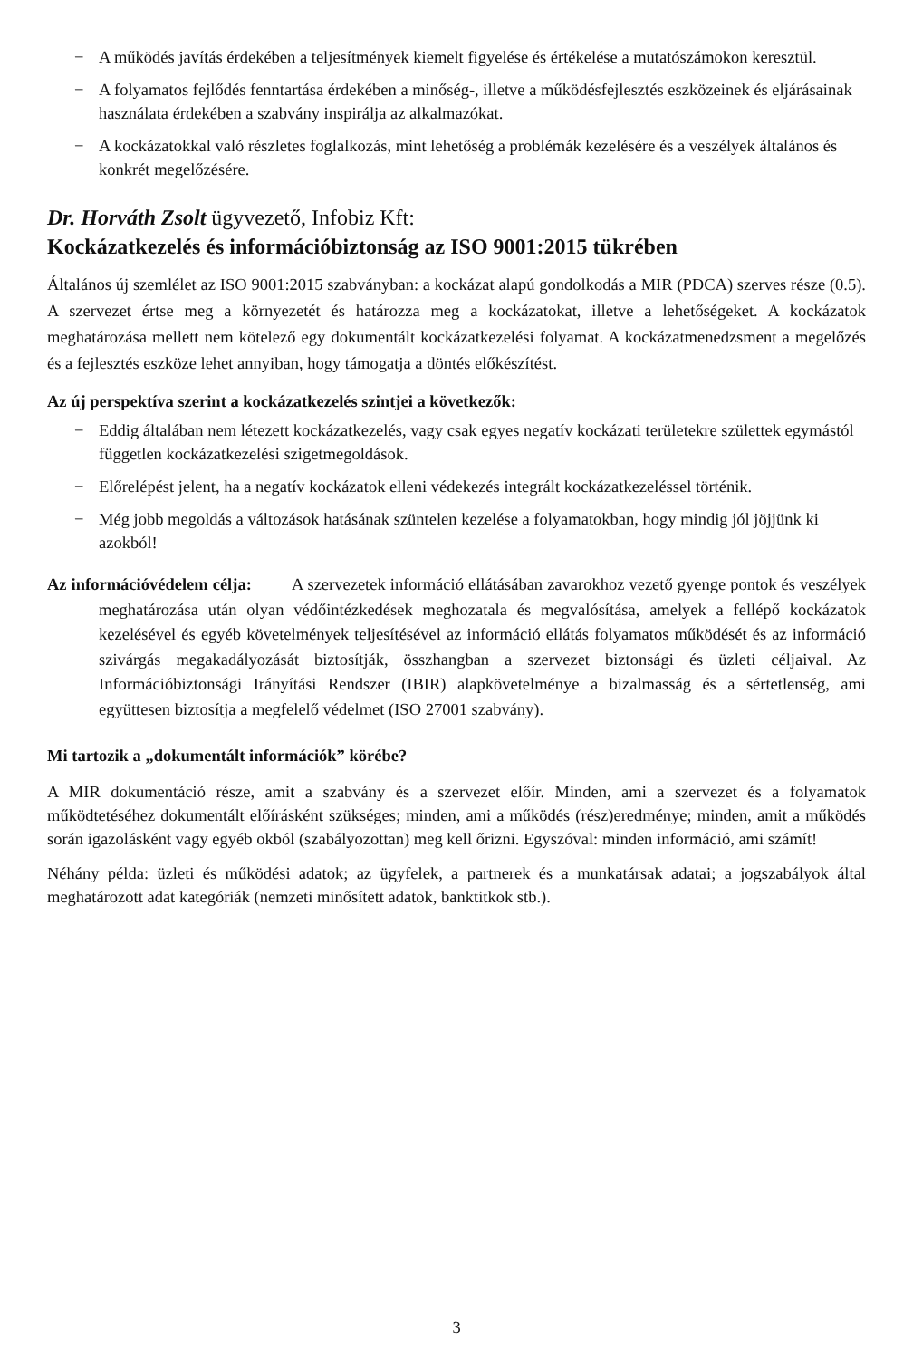− A működés javítás érdekében a teljesítmények kiemelt figyelése és értékelése a mutatószámokon keresztül.
− A folyamatos fejlődés fenntartása érdekében a minőség-, illetve a működésfejlesztés eszközeinek és eljárásainak használata érdekében a szabvány inspirálja az alkalmazókat.
− A kockázatokkal való részletes foglalkozás, mint lehetőség a problémák kezelésére és a veszélyek általános és konkrét megelőzésére.
Dr. Horváth Zsolt ügyvezető, Infobiz Kft:
Kockázatkezelés és információbiztonság az ISO 9001:2015 tükrében
Általános új szemlélet az ISO 9001:2015 szabványban: a kockázat alapú gondolkodás a MIR (PDCA) szerves része (0.5). A szervezet értse meg a környezetét és határozza meg a kockázatokat, illetve a lehetőségeket. A kockázatok meghatározása mellett nem kötelező egy dokumentált kockázatkezelési folyamat. A kockázatmenedzsment a megelőzés és a fejlesztés eszköze lehet annyiban, hogy támogatja a döntés előkészítést.
Az új perspektíva szerint a kockázatkezelés szintjei a következők:
− Eddig általában nem létezett kockázatkezelés, vagy csak egyes negatív kockázati területekre születtek egymástól független kockázatkezelési szigetmegoldások.
− Előrelépést jelent, ha a negatív kockázatok elleni védekezés integrált kockázatkezeléssel történik.
− Még jobb megoldás a változások hatásának szüntelen kezelése a folyamatokban, hogy mindig jól jöjjünk ki azokból!
Az információvédelem célja: A szervezetek információ ellátásában zavarokhoz vezető gyenge pontok és veszélyek meghatározása után olyan védőintézkedések meghozatala és megvalósítása, amelyek a fellépő kockázatok kezelésével és egyéb követelmények teljesítésével az információ ellátás folyamatos működését és az információ szivárgás megakadályozását biztosítják, összhangban a szervezet biztonsági és üzleti céljaival. Az Információbiztonsági Irányítási Rendszer (IBIR) alapkövetelménye a bizalmasság és a sértetlenség, ami együttesen biztosítja a megfelelő védelmet (ISO 27001 szabvány).
Mi tartozik a „dokumentált információk” körébe?
A MIR dokumentáció része, amit a szabvány és a szervezet előír. Minden, ami a szervezet és a folyamatok működtetéséhez dokumentált előírásként szükséges; minden, ami a működés (rész)eredménye; minden, amit a működés során igazolásként vagy egyéb okból (szabályozottan) meg kell őrizni. Egyszóval: minden információ, ami számít!
Néhány példa: üzleti és működési adatok; az ügyfelek, a partnerek és a munkatársak adatai; a jogszabályok által meghatározott adat kategóriák (nemzeti minősített adatok, banktitkok stb.).
3